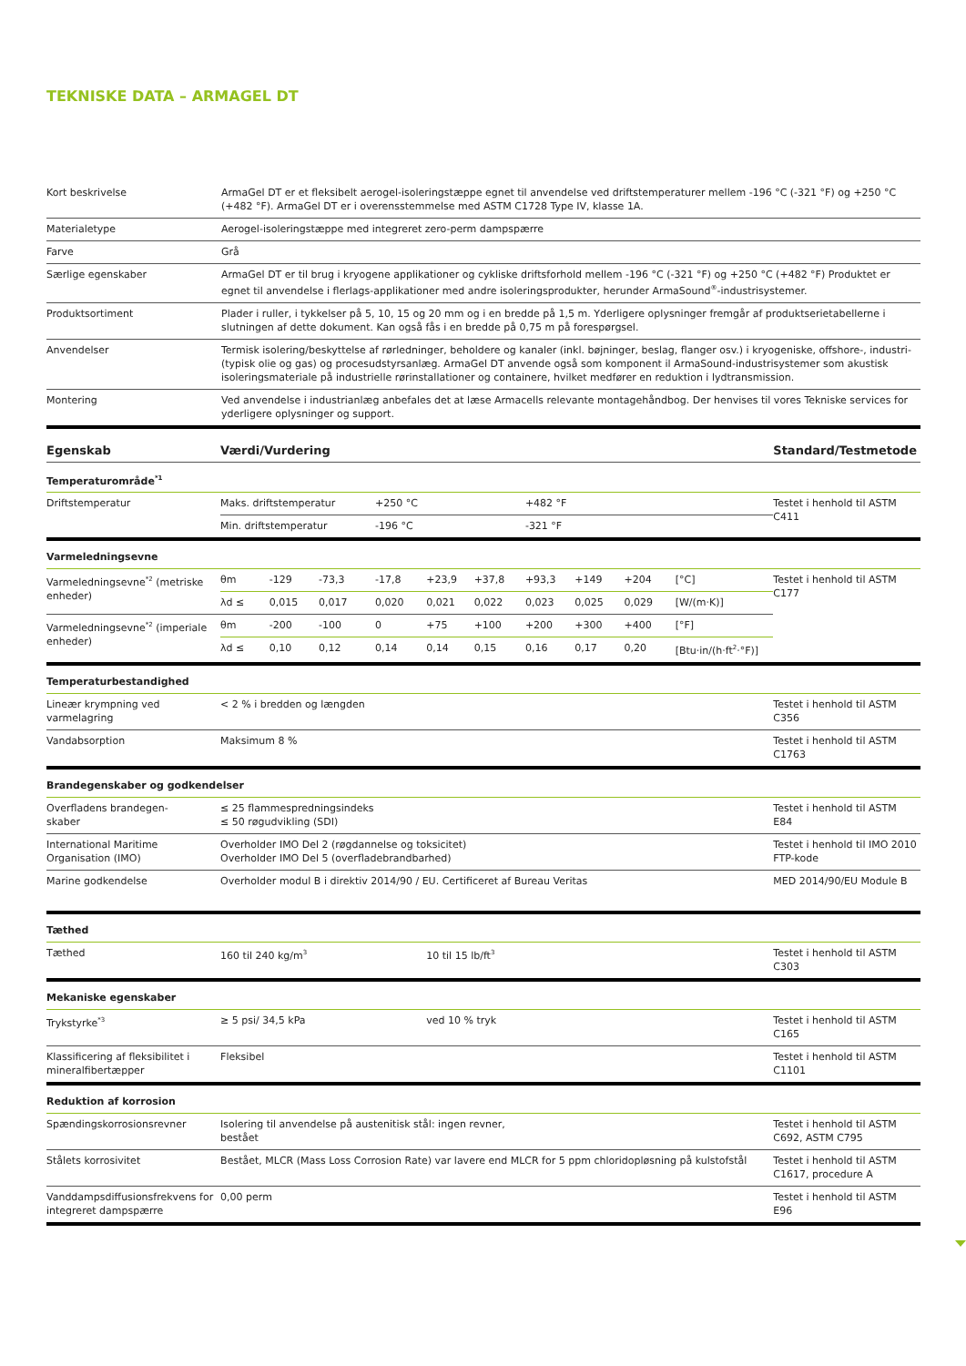TEKNISKE DATA – ARMAGEL DT
| Kort beskrivelse | ArmaGel DT er et fleksibelt aerogel-isoleringstæppe egnet til anvendelse ved driftstemperaturer mellem -196 °C (-321 °F) og +250 °C (+482 °F). ArmaGel DT er i overensstemmelse med ASTM C1728 Type IV, klasse 1A. |
| Materialetype | Aerogel-isoleringstæppe med integreret zero-perm dampspærre |
| Farve | Grå |
| Særlige egenskaber | ArmaGel DT er til brug i kryogene applikationer og cykliske driftsforhold mellem -196 °C (-321 °F) og +250 °C (+482 °F) Produktet er egnet til anvendelse i flerlags-applikationer med andre isoleringsprodukter, herunder ArmaSound<sup>®</sup>-industrisystemer. |
| Produktsortiment | Plader i ruller, i tykkelser på 5, 10, 15 og 20 mm og i en bredde på 1,5 m. Yderligere oplysninger fremgår af produktserietabellerne i slutningen af dette dokument. Kan også fås i en bredde på 0,75 m på forespørgsel. |
| Anvendelser | Termisk isolering/beskyttelse af rørledninger, beholdere og kanaler (inkl. bøjninger, beslag, flanger osv.) i kryogeniske, offshore-, industri- (typisk olie og gas) og procesudstyrsanlæg. ArmaGel DT anvende også som komponent il ArmaSound-industrisystemer som akustisk isoleringsmateriale på industrielle rørinstallationer og containere, hvilket medfører en reduktion i lydtransmission. |
| Montering | Ved anvendelse i industrianlæg anbefales det at læse Armacells relevante montagehåndbog. Der henvises til vores Tekniske services for yderligere oplysninger og support. |
| Egenskab | Værdi/Vurdering | | | | | | | | | | Standard/Testmetode |
| --- | --- | --- | --- | --- | --- | --- | --- | --- | --- | --- | --- |
| Temperaturområde<sup>*1</sup> | | | | | | | | | | | |
| Driftstemperatur | Maks. driftstemperatur | | | +250 °C | | | +482 °F | | | | Testet i henhold til ASTM C411 |
| | Min. driftstemperatur | | | -196 °C | | | -321 °F | | | | |
| Varmeledningsevne | | | | | | | | | | | |
| Varmeledningsevne<sup>*2</sup> (metriske enheder) | θm | -129 | -73,3 | -17,8 | +23,9 | +37,8 | +93,3 | +149 | +204 | [°C] | Testet i henhold til ASTM C177 |
| | λd ≤ | 0,015 | 0,017 | 0,020 | 0,021 | 0,022 | 0,023 | 0,025 | 0,029 | [W/(m·K)] | |
| Varmeledningsevne<sup>*2</sup> (imperiale enheder) | θm | -200 | -100 | 0 | +75 | +100 | +200 | +300 | +400 | [°F] | |
| | λd ≤ | 0,10 | 0,12 | 0,14 | 0,14 | 0,15 | 0,16 | 0,17 | 0,20 | [Btu·in/(h·ft<sup>2</sup>·°F)] | |
| Temperaturbestandighed | | | | | | | | | | | |
| Lineær krympning ved varmelagring | < 2 % i bredden og længden | | | | | | | | | | Testet i henhold til ASTM C356 |
| Vandabsorption | Maksimum 8 % | | | | | | | | | | Testet i henhold til ASTM C1763 |
| Brandegenskaber og godkendelser | | | | | | | | | | | |
| Overfladens brandegen- skaber | ≤ 25 flammespredningsindeks ≤ 50 røgudvikling (SDI) | | | | | | | | | | Testet i henhold til ASTM E84 |
| International Maritime Organisation (IMO) | Overholder IMO Del 2 (røgdannelse og toksicitet) Overholder IMO Del 5 (overfladebrandbarhed) | | | | | | | | | | Testet i henhold til IMO 2010 FTP-kode |
| Marine godkendelse | Overholder modul B i direktiv 2014/90 / EU. Certificeret af Bureau Veritas | | | | | | | | | | MED 2014/90/EU Module B |
| Tæthed | | | | | | | | | | | |
| Tæthed | 160 til 240 kg/m<sup>3</sup> | | | | 10 til 15 lb/ft<sup>3</sup> | | | | | | Testet i henhold til ASTM C303 |
| Mekaniske egenskaber | | | | | | | | | | | |
| Trykstyrke<sup>*3</sup> | ≥ 5 psi/ 34,5 kPa | | | | ved 10 % tryk | | | | | | Testet i henhold til ASTM C165 |
| Klassificering af fleksibilitet i mineralfibertæpper | Fleksibel | | | | | | | | | | Testet i henhold til ASTM C1101 |
| Reduktion af korrosion | | | | | | | | | | | |
| Spændingskorrosionsrevner | Isolering til anvendelse på austenitisk stål: ingen revner, bestået | | | | | | | | | | Testet i henhold til ASTM C692, ASTM C795 |
| Stålets korrosivitet | Bestået, MLCR (Mass Loss Corrosion Rate) var lavere end MLCR for 5 ppm chloridopløsning på kulstofstål | | | | | | | | | | Testet i henhold til ASTM C1617, procedure A |
| Vanddampsdiffusionsfrekvens for integreret dampspærre | 0,00 perm | | | | | | | | | | Testet i henhold til ASTM E96 |